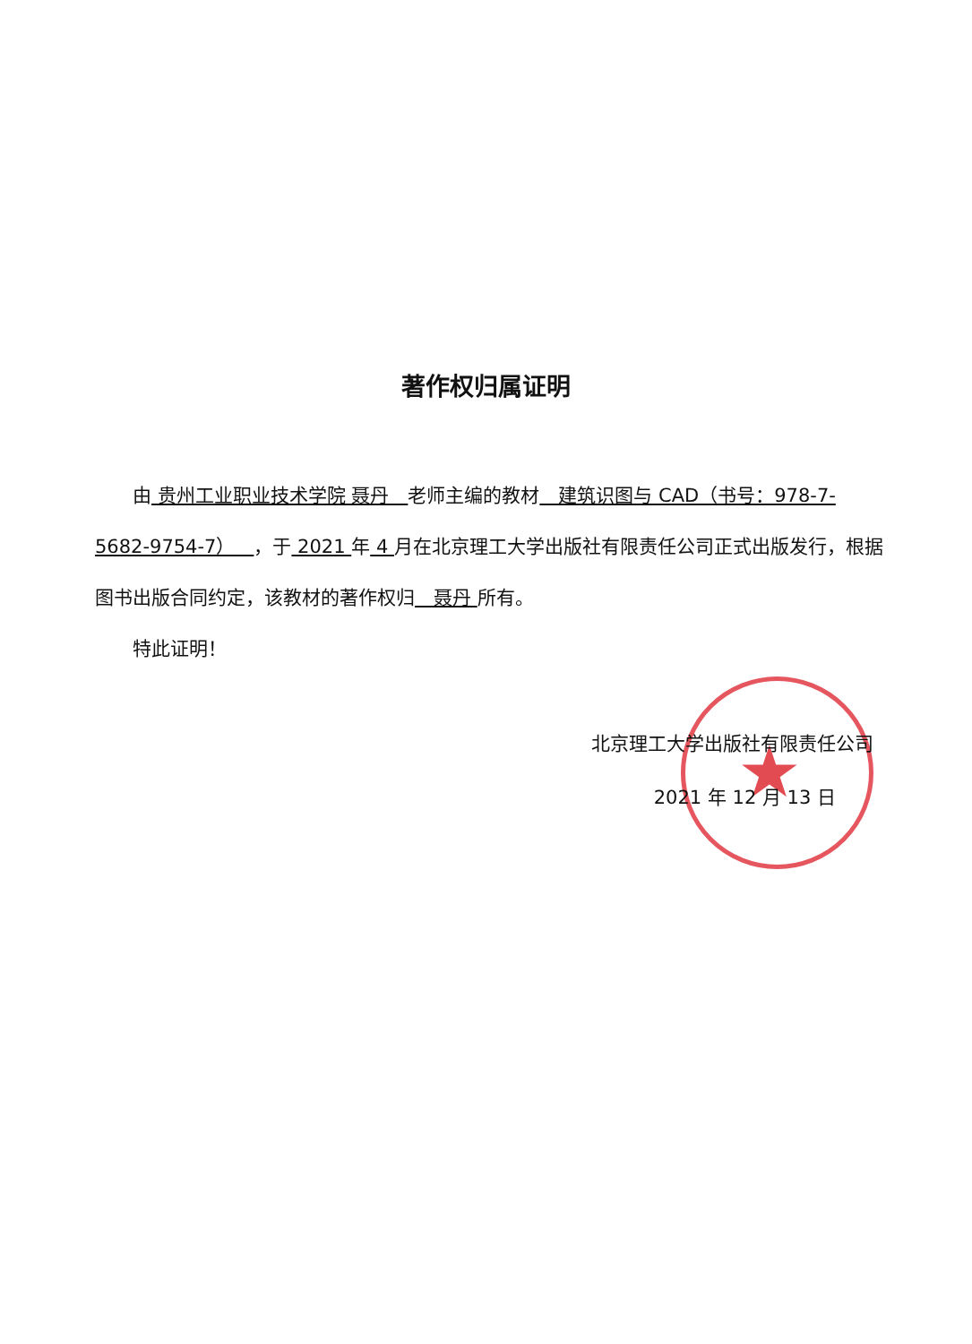著作权归属证明
  由 贵州工业职业技术学院 聂丹 老师主编的教材 建筑识图与 CAD（书号：978-7-5682-9754-7） ，于 2021 年 4 月在北京理工大学出版社有限责任公司正式出版发行，根据图书出版合同约定，该教材的著作权归 聂丹 所有。
  特此证明！
★
北京理工大学出版社有限责任公司
2021 年 12 月 13 日